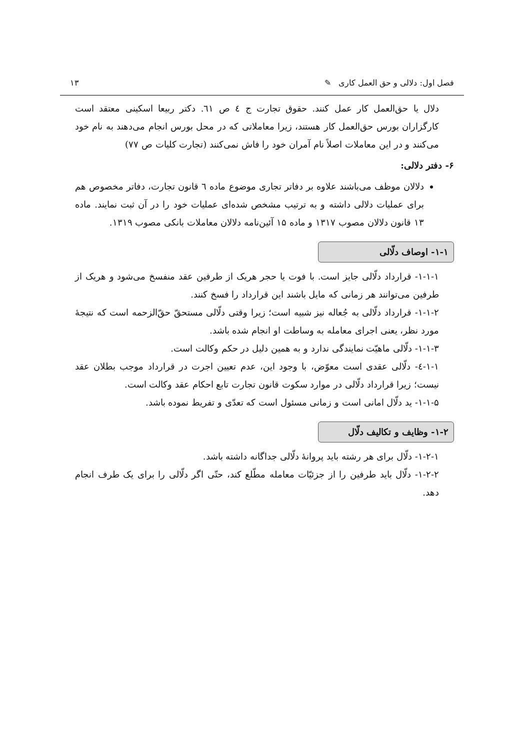فصل اول: دلالی و حق العمل کاری ✎ ۱۳
دلال یا حق‌العمل کار عمل کنند. حقوق تجارت ج ٤ ص ٦١. دکتر ربیعا اسکینی معتقد است کارگزاران بورس حق‌العمل کار هستند، زیرا معاملاتی که در محل بورس انجام می‌دهند به نام خود می‌کنند و در این معاملات اصلاً نام آمران خود را فاش نمی‌کنند (تجارت کلیات ص ۷۷)
۶- دفتر دلالی:
دلالان موظف می‌باشند علاوه بر دفاتر تجاری موضوع ماده ٦ قانون تجارت، دفاتر مخصوص هم برای عملیات دلالی داشته و به ترتیب مشخص شده‌ای عملیات خود را در آن ثبت نمایند. ماده ۱۳ قانون دلالان مصوب ۱۳۱۷ و ماده ۱۵ آئین‌نامه دلالان معاملات بانکی مصوب ۱۳۱۹.
۱-۱- اوصاف دلّالی
۱-۱-۱- قرارداد دلّالی جایز است. با فوت یا حجر هریک از طرفین عقد منفسخ می‌شود و هریک از طرفین می‌توانند هر زمانی که مایل باشند این قرارداد را فسخ کنند.
۱-۱-۲- قرارداد دلّالی به جُعاله نیز شبیه است؛ زیرا وقتی دلّالی مستحقّ حقّ‌الزحمه است که نتیجهٔ مورد نظر، یعنی اجرای معامله به وساطت او انجام شده باشد.
۱-۱-۳- دلّالی ماهیّت نمایندگی ندارد و به همین دلیل در حکم وکالت است.
۱-۱-٤- دلّالی عقدی است معوّض، با وجود این، عدم تعیین اجرت در قرارداد موجب بطلان عقد نیست؛ زیرا قرارداد دلّالی در موارد سکوت قانون تجارت تابع احکام عقد وکالت است.
۱-۱-۵- ید دلّال امانی است و زمانی مسئول است که تعدّی و تفریط نموده باشد.
۱-۲- وظایف و تکالیف دلّال
۱-۲-۱- دلّال برای هر رشته باید پروانهٔ دلّالی جداگانه داشته باشد.
۱-۲-۲- دلّال باید طرفین را از جزئیّات معامله مطّلع کند، حتّی اگر دلّالی را برای یک طرف انجام دهد.